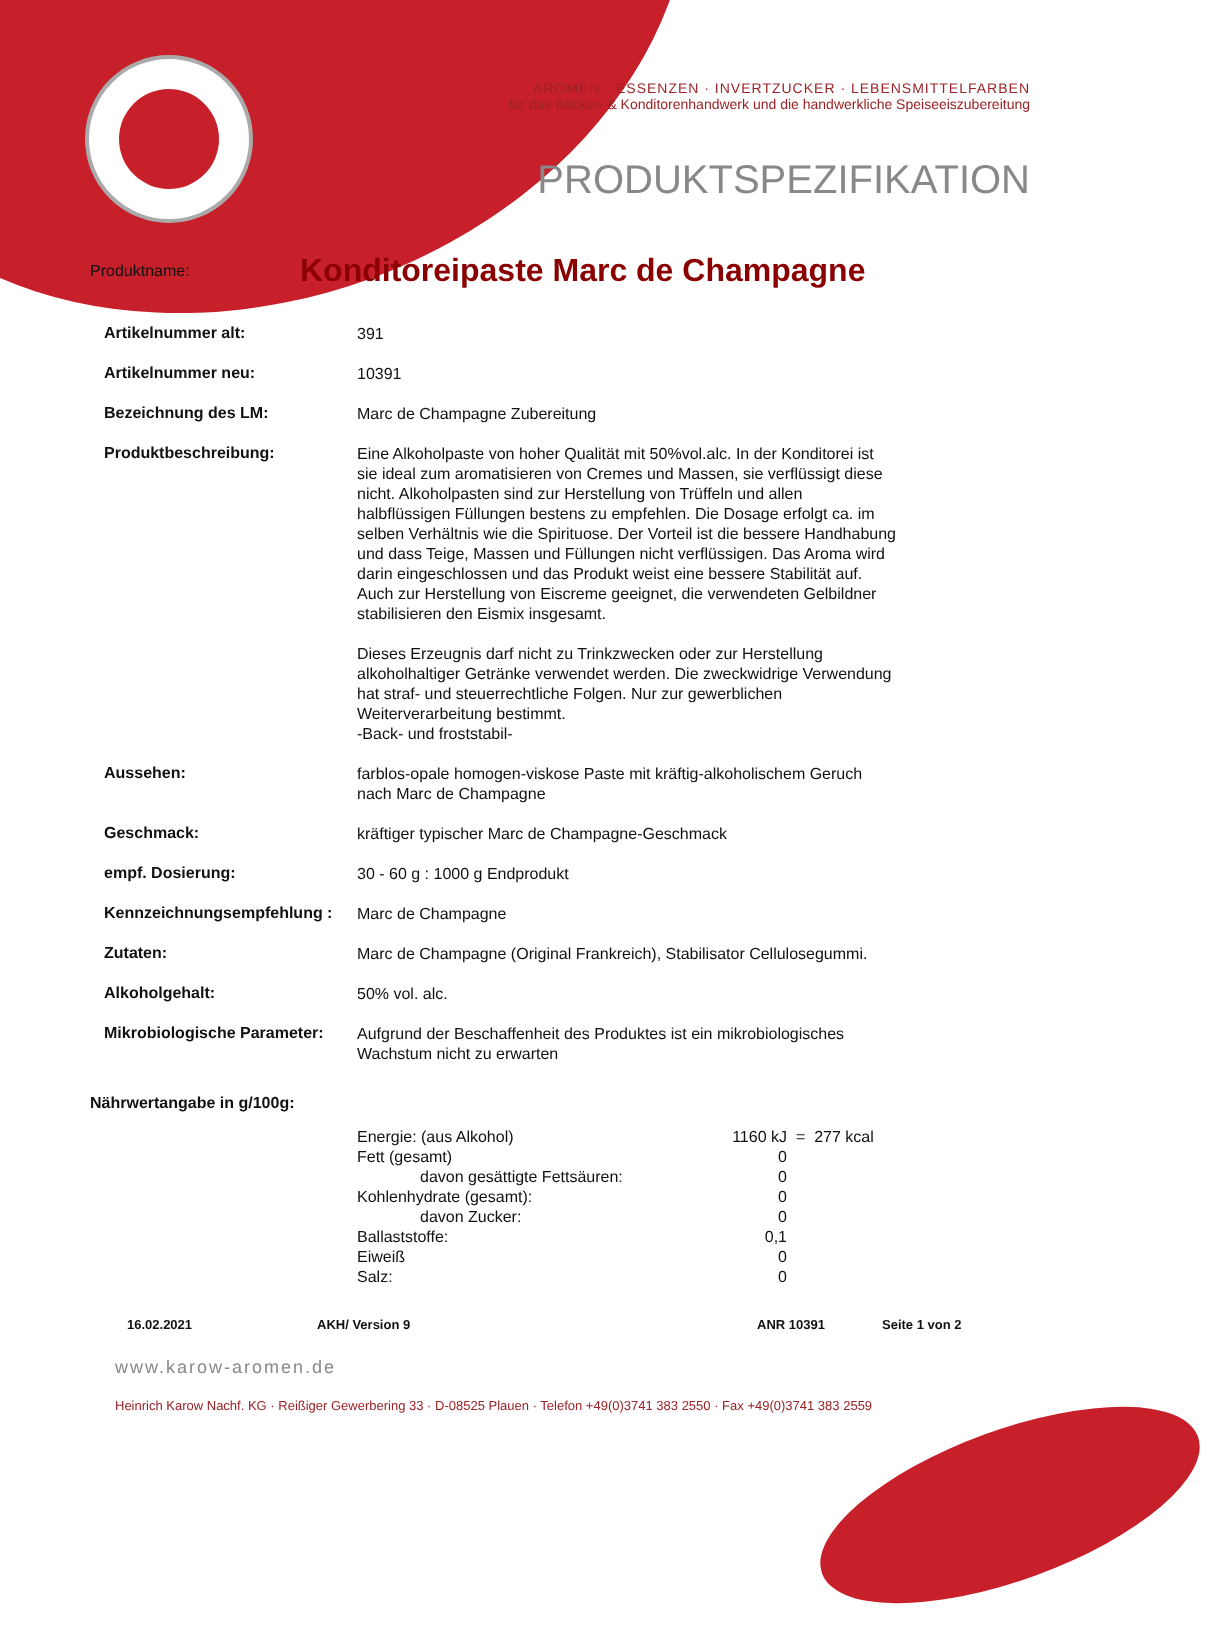AROMEN · ESSENZEN · INVERTZUCKER · LEBENSMITTELFARBEN
für das Bäcker- & Konditorenhandwerk und die handwerkliche Speiseeiszubereitung
PRODUKTSPEZIFIKATION
Produktname: Konditoreipaste Marc de Champagne
| Artikelnummer alt: | 391 |
| Artikelnummer neu: | 10391 |
| Bezeichnung des LM: | Marc de Champagne Zubereitung |
| Produktbeschreibung: | Eine Alkoholpaste von hoher Qualität mit 50%vol.alc. In der Konditorei ist sie ideal zum aromatisieren von Cremes und Massen, sie verflüssigt diese nicht. Alkoholpasten sind zur Herstellung von Trüffeln und allen halbflüssigen Füllungen bestens zu empfehlen. Die Dosage erfolgt ca. im selben Verhältnis wie die Spirituose. Der Vorteil ist die bessere Handhabung und dass Teige, Massen und Füllungen nicht verflüssigen. Das Aroma wird darin eingeschlossen und das Produkt weist eine bessere Stabilität auf. Auch zur Herstellung von Eiscreme geeignet, die verwendeten Gelbildner stabilisieren den Eismix insgesamt. Dieses Erzeugnis darf nicht zu Trinkzwecken oder zur Herstellung alkoholhaltiger Getränke verwendet werden. Die zweckwidrige Verwendung hat straf- und steuerrechtliche Folgen. Nur zur gewerblichen Weiterverarbeitung bestimmt. -Back- und froststabil- |
| Aussehen: | farblos-opale homogen-viskose Paste mit kräftig-alkoholischem Geruch nach Marc de Champagne |
| Geschmack: | kräftiger typischer Marc de Champagne-Geschmack |
| empf. Dosierung: | 30 - 60 g : 1000 g Endprodukt |
| Kennzeichnungsempfehlung : | Marc de Champagne |
| Zutaten: | Marc de Champagne (Original Frankreich), Stabilisator Cellulosegummi. |
| Alkoholgehalt: | 50% vol. alc. |
| Mikrobiologische Parameter: | Aufgrund der Beschaffenheit des Produktes ist ein mikrobiologisches Wachstum nicht zu erwarten |
Nährwertangabe in g/100g:
| Energie: (aus Alkohol) | 1160 kJ | = 277 kcal |
| Fett (gesamt) | 0 | |
| davon gesättigte Fettsäuren: | 0 | |
| Kohlenhydrate (gesamt): | 0 | |
| davon Zucker: | 0 | |
| Ballaststoffe: | 0,1 | |
| Eiweiß | 0 | |
| Salz: | 0 | |
16.02.2021 AKH/ Version 9 ANR 10391 Seite 1 von 2
www.karow-aromen.de
Heinrich Karow Nachf. KG · Reißiger Gewerbering 33 · D-08525 Plauen · Telefon +49(0)3741 383 2550 · Fax +49(0)3741 383 2559